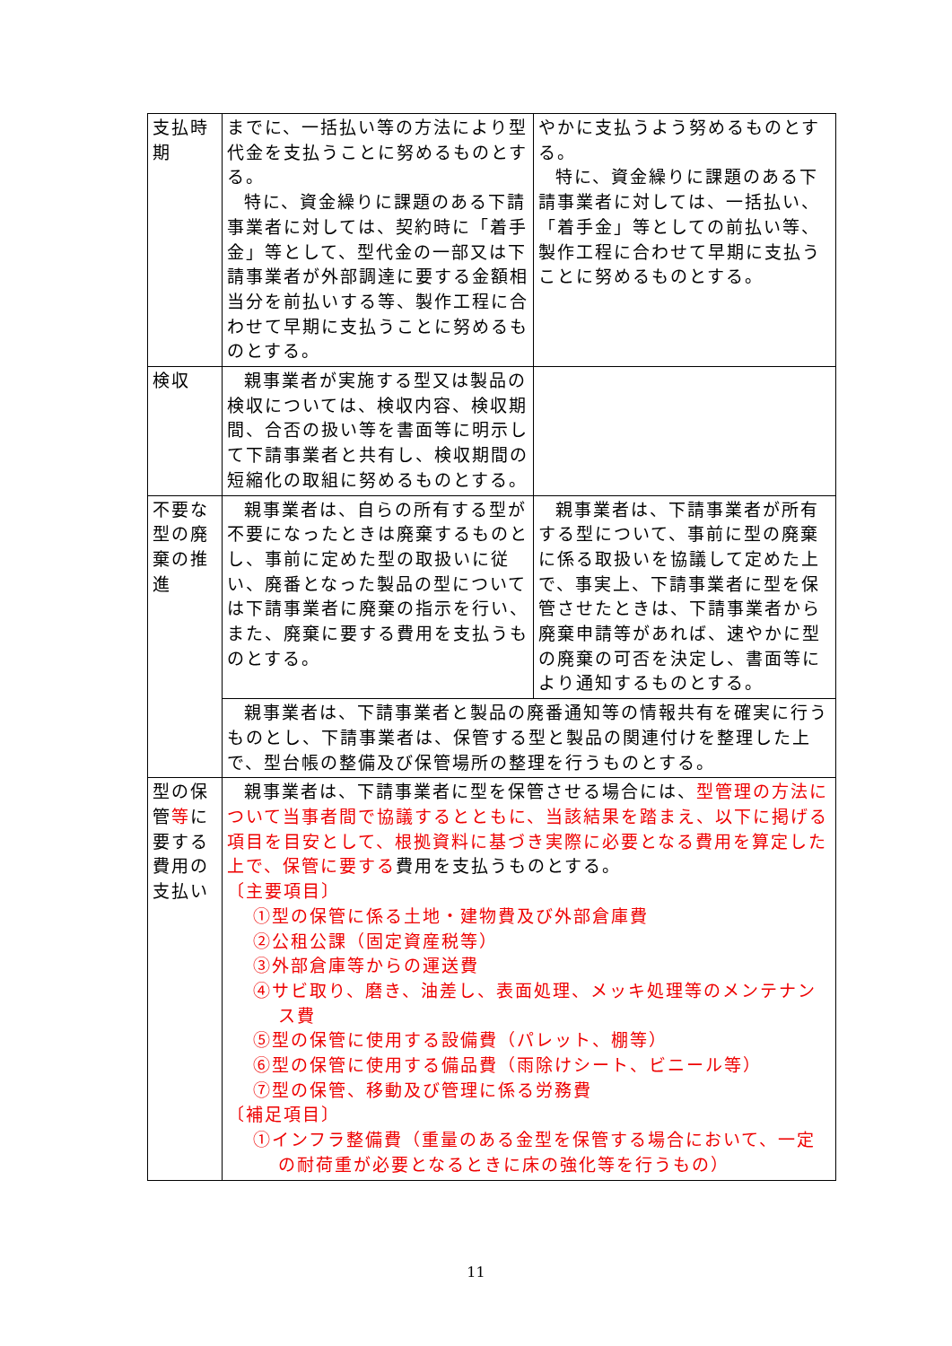| 支払時期 | までに、一括払い等の方法により型代金を支払うことに努めるものとする。 特に、資金繰りに課題のある下請事業者に対しては、契約時に「着手金」等として、型代金の一部又は下請事業者が外部調達に要する金額相当分を前払いする等、製作工程に合わせて早期に支払うことに努めるものとする。 | やかに支払うよう努めるものとする。 特に、資金繰りに課題のある下請事業者に対しては、一括払い、「着手金」等としての前払い等、製作工程に合わせて早期に支払うことに努めるものとする。 |
| 検収 | 親事業者が実施する型又は製品の検収については、検収内容、検収期間、合否の扱い等を書面等に明示して下請事業者と共有し、検収期間の短縮化の取組に努めるものとする。 | |
| 不要な型の廃棄の推進 | 親事業者は、自らの所有する型が不要になったときは廃棄するものとし、事前に定めた型の取扱いに従い、廃番となった製品の型については下請事業者に廃棄の指示を行い、また、廃棄に要する費用を支払うものとする。 | 親事業者は、下請事業者が所有する型について、事前に型の廃棄に係る取扱いを協議して定めた上で、事実上、下請事業者に型を保管させたときは、下請事業者から廃棄申請等があれば、速やかに型の廃棄の可否を決定し、書面等により通知するものとする。 |
| | 親事業者は、下請事業者と製品の廃番通知等の情報共有を確実に行うものとし、下請事業者は、保管する型と製品の関連付けを整理した上で、型台帳の整備及び保管場所の整理を行うものとする。 | |
| 型の保管 等 に要する費用の支払い | 親事業者は、下請事業者に型を保管させる場合には、 型管理の方法について当事者間で協議するとともに、当該結果を踏まえ、以下に掲げる項目を目安として、根拠資料に基づき実際に必要となる費用を算定した上で、保管に要する 費用を支払うものとする。 〔主要項目〕 ①型の保管に係る土地・建物費及び外部倉庫費 ②公租公課（固定資産税等） ③外部倉庫等からの運送費 ④サビ取り、磨き、油差し、表面処理、メッキ処理等のメンテナンス費 ⑤型の保管に使用する設備費（パレット、棚等） ⑥型の保管に使用する備品費（雨除けシート、ビニール等） ⑦型の保管、移動及び管理に係る労務費 〔補足項目〕 ①インフラ整備費（重量のある金型を保管する場合において、一定の耐荷重が必要となるときに床の強化等を行うもの） | |
11